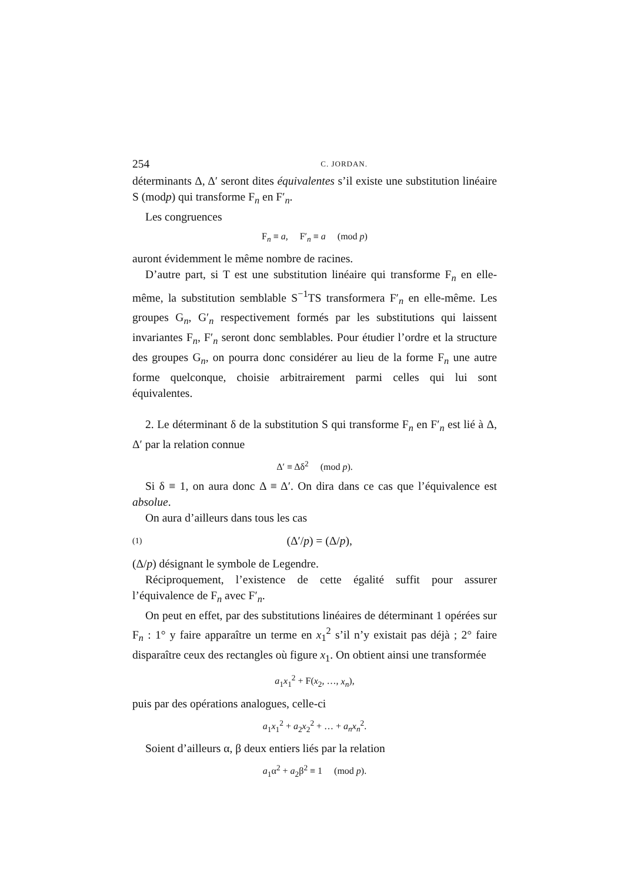254 C. JORDAN.
déterminants Δ, Δ′ seront dites équivalentes s’il existe une substitution linéaire S (modp) qui transforme F<sub>n</sub> en F′<sub>n</sub>.
Les congruences
F<sub>n</sub> ≡ a, F′<sub>n</sub> ≡ a (mod p)
auront évidemment le même nombre de racines.
D’autre part, si T est une substitution linéaire qui transforme F<sub>n</sub> en elle-même, la substitution semblable S<sup>−1</sup>TS transformera F′<sub>n</sub> en elle-même. Les groupes G<sub>n</sub>, G′<sub>n</sub> respectivement formés par les substitutions qui laissent invariantes F<sub>n</sub>, F′<sub>n</sub> seront donc semblables. Pour étudier l’ordre et la structure des groupes G<sub>n</sub>, on pourra donc considérer au lieu de la forme F<sub>n</sub> une autre forme quelconque, choisie arbitrairement parmi celles qui lui sont équivalentes.
2. Le déterminant δ de la substitution S qui transforme F<sub>n</sub> en F′<sub>n</sub> est lié à Δ, Δ′ par la relation connue
Δ′ ≡ Δδ<sup>2</sup> (mod p).
Si δ ≡ 1, on aura donc Δ ≡ Δ′. On dira dans ce cas que l’équivalence est absolue.
On aura d’ailleurs dans tous les cas
(1) (Δ′/p) = (Δ/p),
(Δ/p) désignant le symbole de Legendre.
Réciproquement, l’existence de cette égalité suffit pour assurer l’équivalence de F<sub>n</sub> avec F′<sub>n</sub>.
On peut en effet, par des substitutions linéaires de déterminant 1 opérées sur F<sub>n</sub> : 1° y faire apparaître un terme en x<sub>1</sub><sup>2</sup> s’il n’y existait pas déjà ; 2° faire disparaître ceux des rectangles où figure x<sub>1</sub>. On obtient ainsi une transformée
a<sub>1</sub>x<sub>1</sub><sup>2</sup> + F(x<sub>2</sub>, …, x<sub>n</sub>),
puis par des opérations analogues, celle-ci
a<sub>1</sub>x<sub>1</sub><sup>2</sup> + a<sub>2</sub>x<sub>2</sub><sup>2</sup> + … + a<sub>n</sub>x<sub>n</sub><sup>2</sup>.
Soient d’ailleurs α, β deux entiers liés par la relation
a<sub>1</sub>α<sup>2</sup> + a<sub>2</sub>β<sup>2</sup> ≡ 1 (mod p).